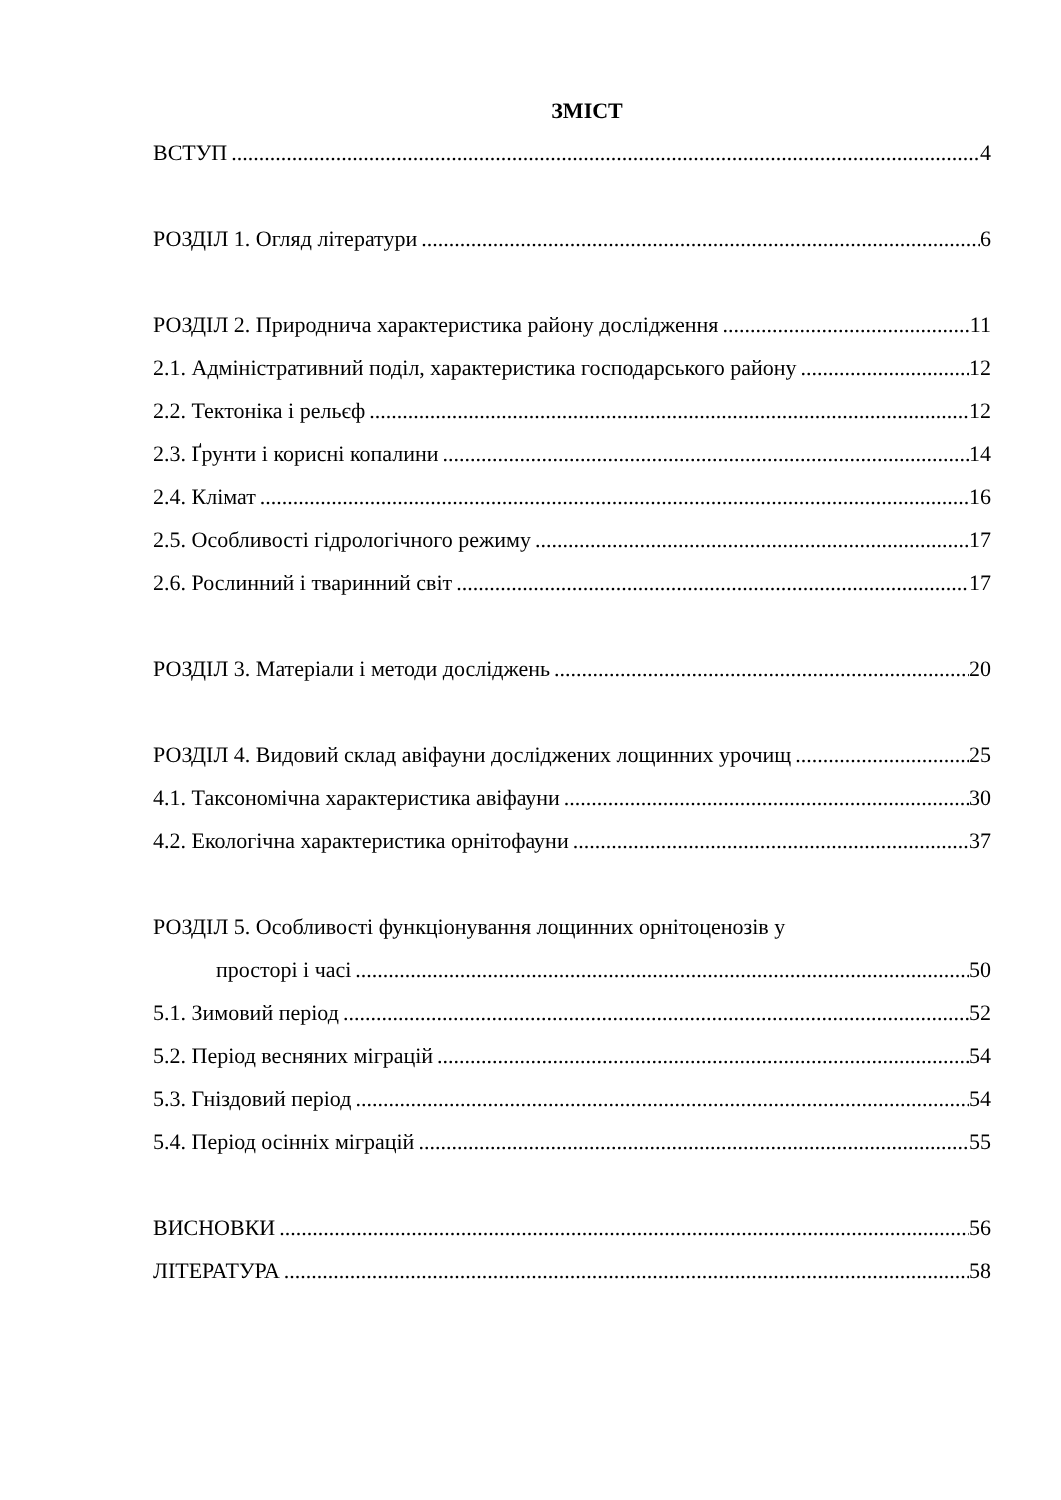ЗМІСТ
ВСТУП 4
РОЗДІЛ 1. Огляд літератури 6
РОЗДІЛ 2. Природнича характеристика району дослідження 11
2.1. Адміністративний поділ, характеристика господарського району 12
2.2. Тектоніка і рельєф 12
2.3. Ґрунти і корисні копалини 14
2.4. Клімат 16
2.5. Особливості гідрологічного режиму 17
2.6. Рослинний і тваринний світ 17
РОЗДІЛ 3. Матеріали і методи досліджень 20
РОЗДІЛ 4. Видовий склад авіфауни досліджених лощинних урочищ 25
4.1. Таксономічна характеристика авіфауни 30
4.2. Екологічна характеристика орнітофауни 37
РОЗДІЛ 5. Особливості функціонування лощинних орнітоценозів у
просторі і часі 50
5.1. Зимовий період 52
5.2. Період весняних міграцій 54
5.3. Гніздовий період 54
5.4. Період осінніх міграцій 55
ВИСНОВКИ 56
ЛІТЕРАТУРА 58